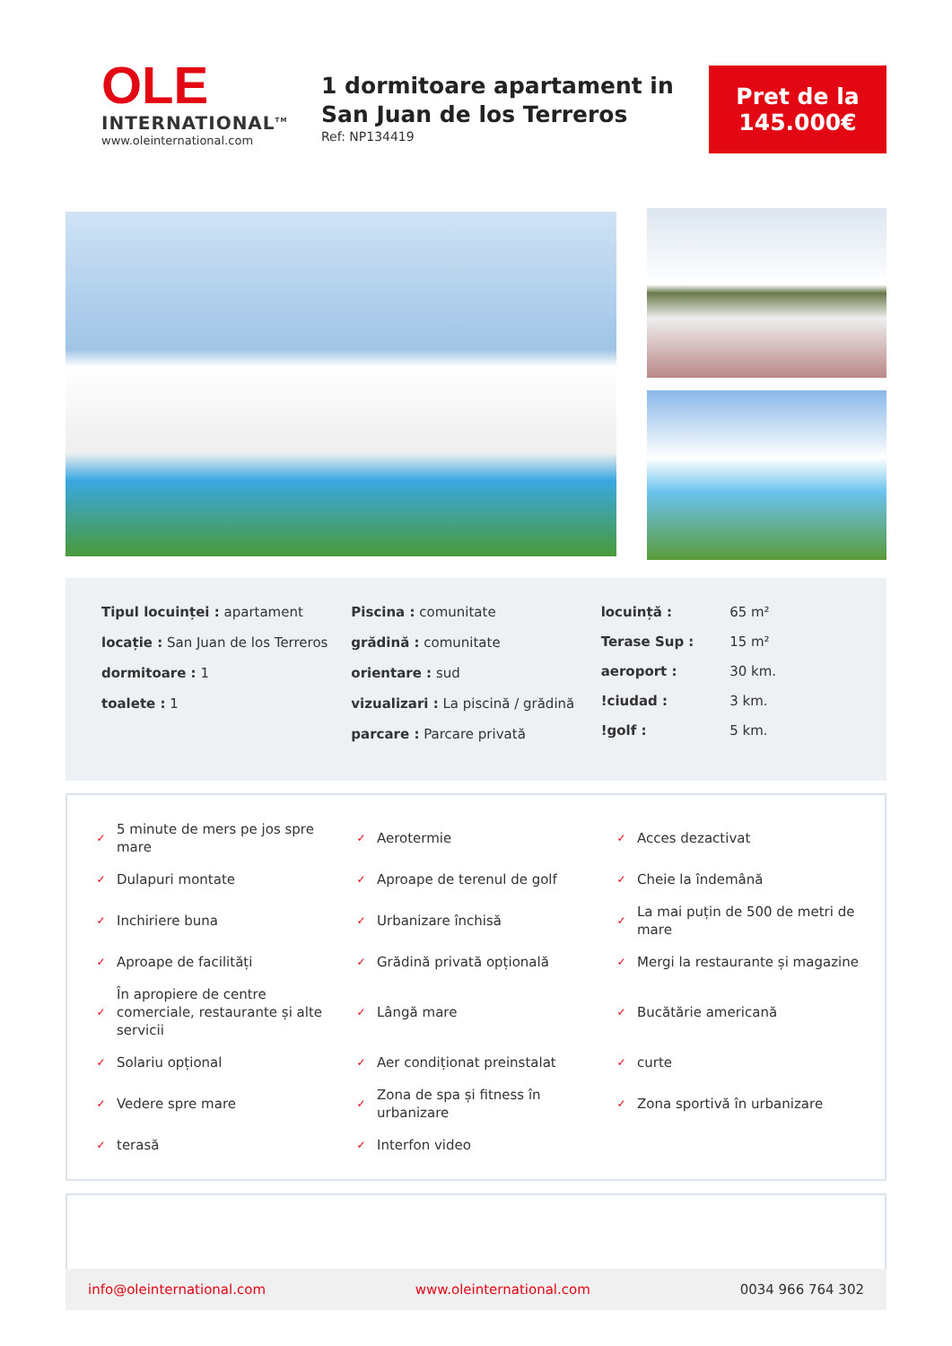OLE
INTERNATIONAL<sup>TM</sup>
www.oleinternational.com
1 dormitoare apartament in San Juan de los Terreros
Ref: NP134419
Pret de la
145.000€
Tipul locuinței : apartament
locație : San Juan de los Terreros
dormitoare : 1
toalete : 1
Piscina : comunitate
grădină : comunitate
orientare : sud
vizualizari : La piscină / grădină
parcare : Parcare privată
| locuință : | 65 m² |
| Terase Sup : | 15 m² |
| aeroport : | 30 km. |
| !ciudad : | 3 km. |
| !golf : | 5 km. |
| ✓ | 5 minute de mers pe jos spre mare | ✓ | Aerotermie | ✓ | Acces dezactivat |
| ✓ | Dulapuri montate | ✓ | Aproape de terenul de golf | ✓ | Cheie la îndemână |
| ✓ | Inchiriere buna | ✓ | Urbanizare închisă | ✓ | La mai puțin de 500 de metri de mare |
| ✓ | Aproape de facilități | ✓ | Grădină privată opțională | ✓ | Mergi la restaurante și magazine |
| ✓ | În apropiere de centre comerciale, restaurante și alte servicii | ✓ | Lângă mare | ✓ | Bucătărie americană |
| ✓ | Solariu opțional | ✓ | Aer condiționat preinstalat | ✓ | curte |
| ✓ | Vedere spre mare | ✓ | Zona de spa și fitness în urbanizare | ✓ | Zona sportivă în urbanizare |
| ✓ | terasă | ✓ | Interfon video | | |
info@oleinternational.com www.oleinternational.com 0034 966 764 302